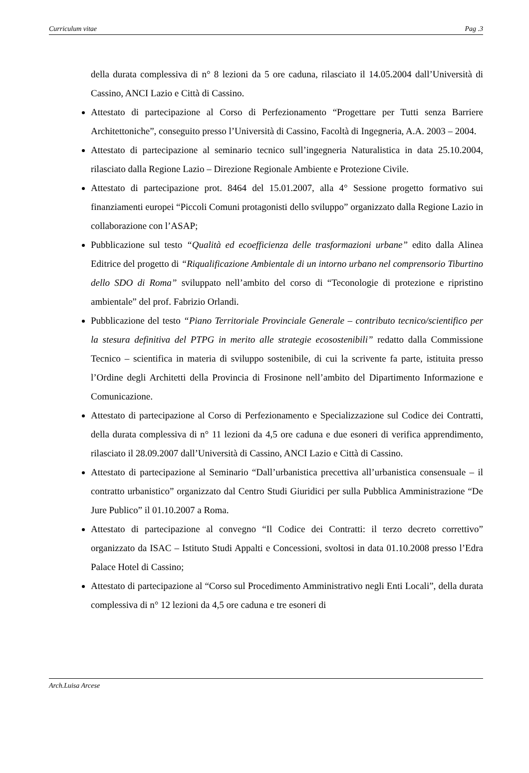Curriculum vitae Pag .3
della durata complessiva di n° 8 lezioni da 5 ore caduna, rilasciato il 14.05.2004 dall’Università di Cassino, ANCI Lazio e Città di Cassino.
Attestato di partecipazione al Corso di Perfezionamento “Progettare per Tutti senza Barriere Architettoniche”, conseguito presso l’Università di Cassino, Facoltà di Ingegneria, A.A. 2003 – 2004.
Attestato di partecipazione al seminario tecnico sull’ingegneria Naturalistica in data 25.10.2004, rilasciato dalla Regione Lazio – Direzione Regionale Ambiente e Protezione Civile.
Attestato di partecipazione prot. 8464 del 15.01.2007, alla 4° Sessione progetto formativo sui finanziamenti europei “Piccoli Comuni protagonisti dello sviluppo” organizzato dalla Regione Lazio in collaborazione con l’ASAP;
Pubblicazione sul testo “Qualità ed ecoefficienza delle trasformazioni urbane” edito dalla Alinea Editrice del progetto di “Riqualificazione Ambientale di un intorno urbano nel comprensorio Tiburtino dello SDO di Roma” sviluppato nell’ambito del corso di “Teconologie di protezione e ripristino ambientale” del prof. Fabrizio Orlandi.
Pubblicazione del testo “Piano Territoriale Provinciale Generale – contributo tecnico/scientifico per la stesura definitiva del PTPG in merito alle strategie ecosostenibili” redatto dalla Commissione Tecnico – scientifica in materia di sviluppo sostenibile, di cui la scrivente fa parte, istituita presso l’Ordine degli Architetti della Provincia di Frosinone nell’ambito del Dipartimento Informazione e Comunicazione.
Attestato di partecipazione al Corso di Perfezionamento e Specializzazione sul Codice dei Contratti, della durata complessiva di n° 11 lezioni da 4,5 ore caduna e due esoneri di verifica apprendimento, rilasciato il 28.09.2007 dall’Università di Cassino, ANCI Lazio e Città di Cassino.
Attestato di partecipazione al Seminario “Dall’urbanistica precettiva all’urbanistica consensuale – il contratto urbanistico” organizzato dal Centro Studi Giuridici per sulla Pubblica Amministrazione “De Jure Publico” il 01.10.2007 a Roma.
Attestato di partecipazione al convegno “Il Codice dei Contratti: il terzo decreto correttivo” organizzato da ISAC – Istituto Studi Appalti e Concessioni, svoltosi in data 01.10.2008 presso l’Edra Palace Hotel di Cassino;
Attestato di partecipazione al “Corso sul Procedimento Amministrativo negli Enti Locali”, della durata complessiva di n° 12 lezioni da 4,5 ore caduna e tre esoneri di
Arch.Luisa Arcese